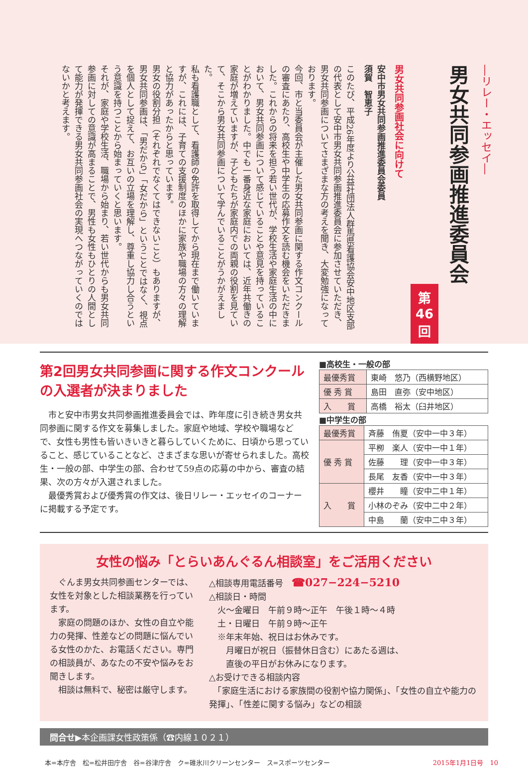―リレー・エッセイ―
男女共同参画推進委員会
第46回
男女共同参画社会に向けて
安中市男女共同参画推進委員会委員
須賀　智恵子
このたび、平成26年度より公益社団法人群馬県看護協会安中地区支部の代表として安中市男女共同参画推進委員会に参加させていただき、男女共同参画についてさまざまな方の考えを聞き、大変勉強になっております。
今回、市と当委員会が主催した男女共同参画に関する作文コンクールの審査にあたり、高校生や中学生の応募作文を読む機会をいただきました。これからの将来を担う若い世代が、学校生活や家庭生活の中において、男女共同参画について感じていることや意見を持っていることがわかりました。中でも一番身近な家庭においては、近年共働きの家庭が増えていますが、子どもたちが家庭内での両親の役割を見ていて、そこから男女共同参画について学んでいることがうかがえました。
私も看護職として、看護師の免許を取得してから現在まで働いていますが、これには、子育ての支援制度のほかに家族や職場の方々の理解と協力があったからと思っています。
男女の役割分担（それぞれでなくてはできないこと）もありますが、男女共同参画は、「男だから」「女だから」ということではなく、視点を個人として捉えて、お互いの立場を理解し、尊重し協力し合うという意識を持つことから始まっていくと思います。
それが、家庭や学校生活、職場から始まり、若い世代からも男女共同参画に対しての意識が高まることで、男性も女性もひとりの人間として能力が発揮できる男女共同参画社会の実現へつながっていくのではないかと考えます。
第2回男女共同参画に関する作文コンクールの入選者が決まりました
　市と安中市男女共同参画推進委員会では、昨年度に引き続き男女共同参画に関する作文を募集しました。家庭や地域、学校や職場などで、女性も男性も皆いきいきと暮らしていくために、日頃から思っていること、感じていることなど、さまざまな思いが寄せられました。高校生・一般の部、中学生の部、合わせて59点の応募の中から、審査の結果、次の方々が入選されました。
　最優秀賞および優秀賞の作文は、後日リレー・エッセイのコーナーに掲載する予定です。
■高校生・一般の部
| 最優秀賞 | 東崎 悠乃（西横野地区） |
| 優 秀 賞 | 島田 直弥（安中地区） |
| 入 賞 | 高橋 裕太（臼井地区） |
■中学生の部
| 最優秀賞 | 斉藤 侑夏（安中一中３年） |
| 優 秀 賞 | 平栁 楽人（安中一中１年） |
| | 佐藤 理（安中一中３年） |
| | 長尾 友香（安中一中３年） |
| 入 賞 | 櫻井 瞳（安中二中１年） |
| | 小林のぞみ（安中二中２年） |
| | 中島 蘭（安中二中３年） |
女性の悩み「とらいあんぐるん相談室」をご活用ください
　ぐんま男女共同参画センターでは、女性を対象とした相談業務を行っています。
　家庭の問題のほか、女性の自立や能力の発揮、性差などの問題に悩んでいる女性のかた、お電話ください。専門の相談員が、あなたの不安や悩みをお聞きします。
　相談は無料で、秘密は厳守します。
△相談専用電話番号　☎027−224−5210
△相談日・時間
　火～金曜日　午前９時～正午　午後１時～４時
　土・日曜日　午前９時～正午
　※年末年始、祝日はお休みです。
　　月曜日が祝日（振替休日含む）にあたる週は、
　　直後の平日がお休みになります。
△お受けできる相談内容
　「家庭生活における家族間の役割や協力関係」、「女性の自立や能力の発揮」、「性差に関する悩み」などの相談
問合せ▶本企画課女性政策係（☎内線１０２１）
本=本庁舎　松=松井田庁舎　谷=谷津庁舎　ク=碓氷川クリーンセンター　ス=スポーツセンター 2015年1月1日号　10